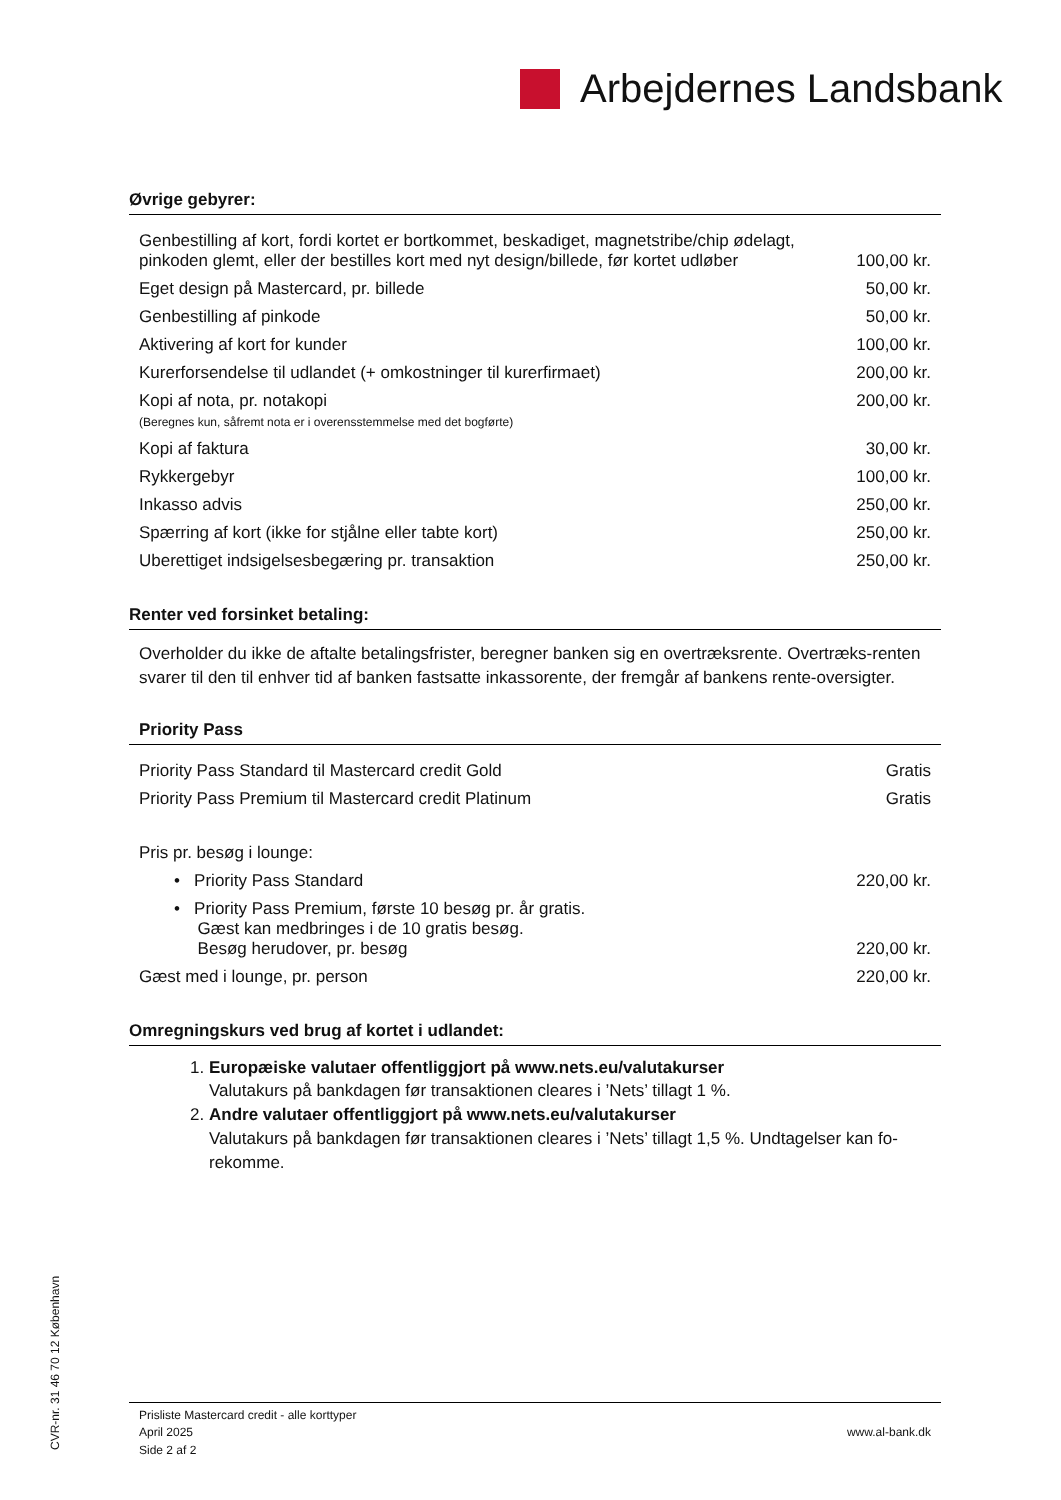Arbejdernes Landsbank
Øvrige gebyrer:
| Genbestilling af kort, fordi kortet er bortkommet, beskadiget, magnetstribe/chip ødelagt, pinkoden glemt, eller der bestilles kort med nyt design/billede, før kortet udløber | 100,00 kr. |
| Eget design på Mastercard, pr. billede | 50,00 kr. |
| Genbestilling af pinkode | 50,00 kr. |
| Aktivering af kort for kunder | 100,00 kr. |
| Kurerforsendelse til udlandet (+ omkostninger til kurerfirmaet) | 200,00 kr. |
| Kopi af nota, pr. notakopi (Beregnes kun, såfremt nota er i overensstemmelse med det bogførte) | 200,00 kr. |
| Kopi af faktura | 30,00 kr. |
| Rykkergebyr | 100,00 kr. |
| Inkasso advis | 250,00 kr. |
| Spærring af kort (ikke for stjålne eller tabte kort) | 250,00 kr. |
| Uberettiget indsigelsesbegæring pr. transaktion | 250,00 kr. |
Renter ved forsinket betaling:
Overholder du ikke de aftalte betalingsfrister, beregner banken sig en overtræksrente. Overtræks-renten svarer til den til enhver tid af banken fastsatte inkassorente, der fremgår af bankens rente-oversigter.
Priority Pass
| Priority Pass Standard til Mastercard credit Gold | Gratis |
| Priority Pass Premium til Mastercard credit Platinum | Gratis |
| Pris pr. besøg i lounge: | |
| • Priority Pass Standard | 220,00 kr. |
| • Priority Pass Premium, første 10 besøg pr. år gratis. Gæst kan medbringes i de 10 gratis besøg. Besøg herudover, pr. besøg | 220,00 kr. |
| Gæst med i lounge, pr. person | 220,00 kr. |
Omregningskurs ved brug af kortet i udlandet:
1. Europæiske valutaer offentliggjort på www.nets.eu/valutakurser
Valutakurs på bankdagen før transaktionen cleares i ’Nets’ tillagt 1 %.
2. Andre valutaer offentliggjort på www.nets.eu/valutakurser
Valutakurs på bankdagen før transaktionen cleares i ’Nets’ tillagt 1,5 %. Undtagelser kan fo-rekomme.
CVR-nr. 31 46 70 12 København
Prisliste Mastercard credit - alle korttyper
April 2025
Side 2 af 2
www.al-bank.dk